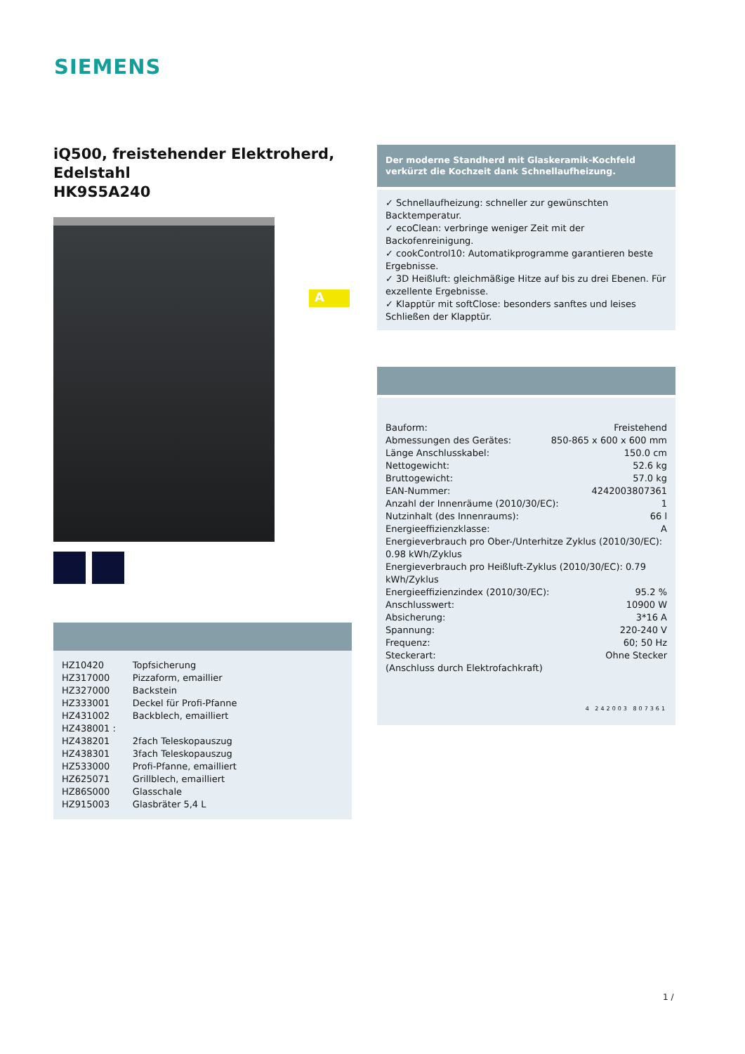SIEMENS
iQ500, freistehender Elektroherd,
Edelstahl
HK9S5A240
A
| HZ10420 | Topfsicherung |
| HZ317000 | Pizzaform, emaillier |
| HZ327000 | Backstein |
| HZ333001 | Deckel für Profi-Pfanne |
| HZ431002 | Backblech, emailliert |
| HZ438001 : | |
| HZ438201 | 2fach Teleskopauszug |
| HZ438301 | 3fach Teleskopauszug |
| HZ533000 | Profi-Pfanne, emailliert |
| HZ625071 | Grillblech, emailliert |
| HZ86S000 | Glasschale |
| HZ915003 | Glasbräter 5,4 L |
Der moderne Standherd mit Glaskeramik-Kochfeld verkürzt die Kochzeit dank Schnellaufheizung.
✓ Schnellaufheizung: schneller zur gewünschten Backtemperatur.
✓ ecoClean: verbringe weniger Zeit mit der Backofenreinigung.
✓ cookControl10: Automatikprogramme garantieren beste Ergebnisse.
✓ 3D Heißluft: gleichmäßige Hitze auf bis zu drei Ebenen. Für exzellente Ergebnisse.
✓ Klapptür mit softClose: besonders sanftes und leises Schließen der Klapptür.
Bauform: Freistehend
Abmessungen des Gerätes: 850-865 x 600 x 600 mm
Länge Anschlusskabel: 150.0 cm
Nettogewicht: 52.6 kg
Bruttogewicht: 57.0 kg
EAN-Nummer: 4242003807361
Anzahl der Innenräume (2010/30/EC): 1
Nutzinhalt (des Innenraums): 66 l
Energieeffizienzklasse: A
Energieverbrauch pro Ober-/Unterhitze Zyklus (2010/30/EC): 0.98 kWh/Zyklus
Energieverbrauch pro Heißluft-Zyklus (2010/30/EC): 0.79 kWh/Zyklus
Energieeffizienzindex (2010/30/EC): 95.2 %
Anschlusswert: 10900 W
Absicherung: 3*16 A
Spannung: 220-240 V
Frequenz: 60; 50 Hz
Steckerart: Ohne Stecker
(Anschluss durch Elektrofachkraft)
4 242003 807361
1 /